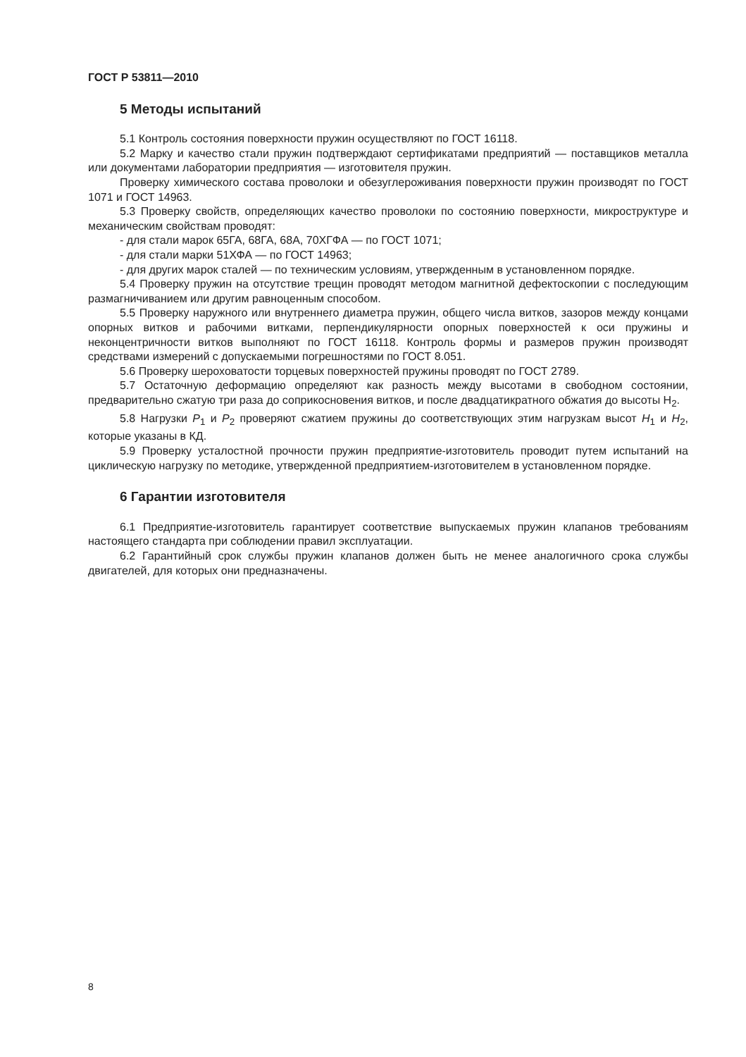ГОСТ Р 53811—2010
5 Методы испытаний
5.1 Контроль состояния поверхности пружин осуществляют по ГОСТ 16118.
5.2 Марку и качество стали пружин подтверждают сертификатами предприятий — поставщиков металла или документами лаборатории предприятия — изготовителя пружин.
Проверку химического состава проволоки и обезуглероживания поверхности пружин производят по ГОСТ 1071 и ГОСТ 14963.
5.3 Проверку свойств, определяющих качество проволоки по состоянию поверхности, микроструктуре и механическим свойствам проводят:
- для стали марок 65ГА, 68ГА, 68А, 70ХГФА — по ГОСТ 1071;
- для стали марки 51ХФА — по ГОСТ 14963;
- для других марок сталей — по техническим условиям, утвержденным в установленном порядке.
5.4 Проверку пружин на отсутствие трещин проводят методом магнитной дефектоскопии с последующим размагничиванием или другим равноценным способом.
5.5 Проверку наружного или внутреннего диаметра пружин, общего числа витков, зазоров между концами опорных витков и рабочими витками, перпендикулярности опорных поверхностей к оси пружины и неконцентричности витков выполняют по ГОСТ 16118. Контроль формы и размеров пружин производят средствами измерений с допускаемыми погрешностями по ГОСТ 8.051.
5.6 Проверку шероховатости торцевых поверхностей пружины проводят по ГОСТ 2789.
5.7 Остаточную деформацию определяют как разность между высотами в свободном состоянии, предварительно сжатую три раза до соприкосновения витков, и после двадцатикратного обжатия до высоты Н<sub>2</sub>.
5.8 Нагрузки P<sub>1</sub> и P<sub>2</sub> проверяют сжатием пружины до соответствующих этим нагрузкам высот H<sub>1</sub> и H<sub>2</sub>, которые указаны в КД.
5.9 Проверку усталостной прочности пружин предприятие-изготовитель проводит путем испытаний на циклическую нагрузку по методике, утвержденной предприятием-изготовителем в установленном порядке.
6 Гарантии изготовителя
6.1 Предприятие-изготовитель гарантирует соответствие выпускаемых пружин клапанов требованиям настоящего стандарта при соблюдении правил эксплуатации.
6.2 Гарантийный срок службы пружин клапанов должен быть не менее аналогичного срока службы двигателей, для которых они предназначены.
8